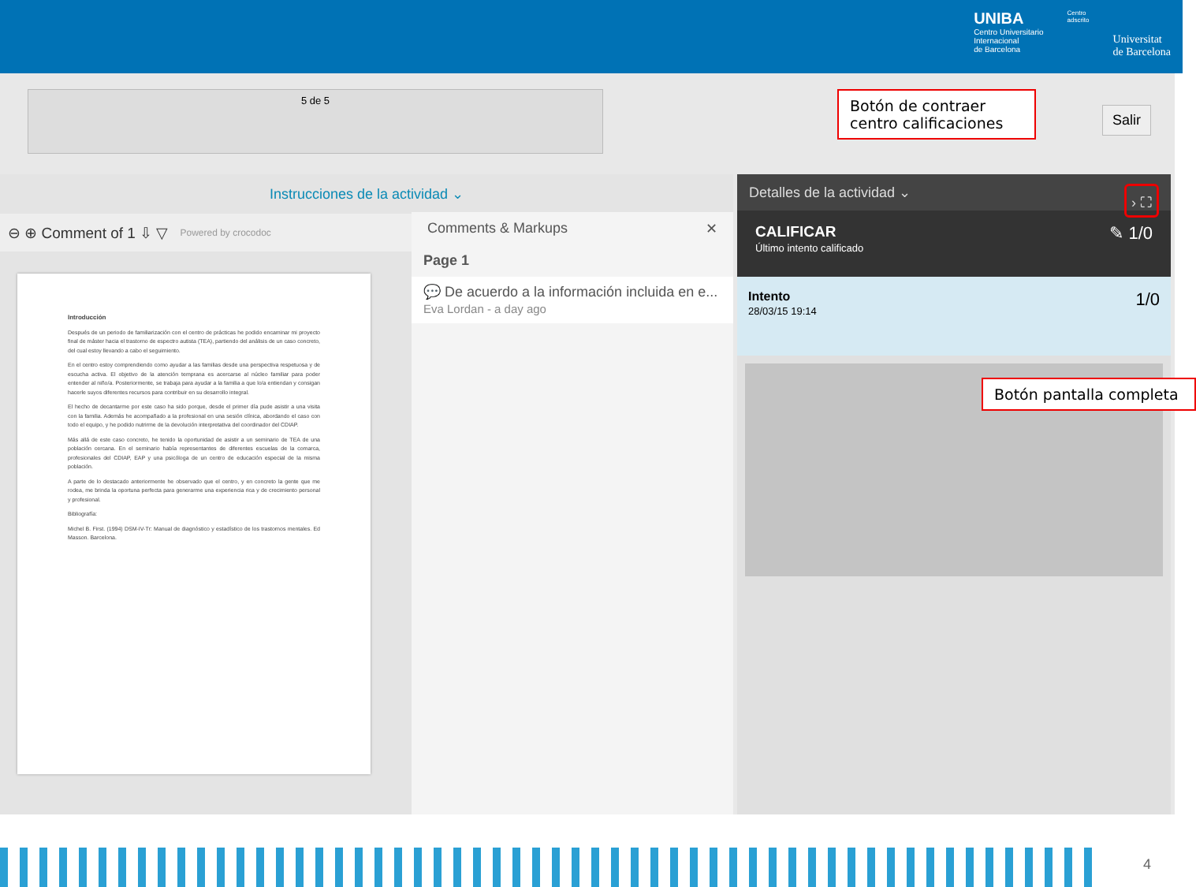UNIBA
Centro Universitario
Internacional
de Barcelona
Centro
adscrito
Universitat
de Barcelona
5 de 5
Botón de contraer centro calificaciones
Salir
Instrucciones de la actividad ⌄
⊖ ⊕ Comment of 1 ⇩ ▽ Powered by crocodoc
Introducción
Después de un periodo de familiarización con el centro de prácticas he podido encaminar mi proyecto final de máster hacia el trastorno de espectro autista (TEA), partiendo del análisis de un caso concreto, del cual estoy llevando a cabo el seguimiento.
En el centro estoy comprendiendo como ayudar a las familias desde una perspectiva respetuosa y de escucha activa. El objetivo de la atención temprana es acercarse al núcleo familiar para poder entender al niño/a. Posteriormente, se trabaja para ayudar a la familia a que lo/a entiendan y consigan hacerle suyos diferentes recursos para contribuir en su desarrollo integral.
El hecho de decantarme por este caso ha sido porque, desde el primer día pude asistir a una visita con la familia. Además he acompañado a la profesional en una sesión clínica, abordando el caso con todo el equipo, y he podido nutrirme de la devolución interpretativa del coordinador del CDIAP.
Más allá de este caso concreto, he tenido la oportunidad de asistir a un seminario de TEA de una población cercana. En el seminario había representantes de diferentes escuelas de la comarca, profesionales del CDIAP, EAP y una psicóloga de un centro de educación especial de la misma población.
A parte de lo destacado anteriormente he observado que el centro, y en concreto la gente que me rodea, me brinda la oportuna perfecta para generarme una experiencia rica y de crecimiento personal y profesional.
Bibliografía:
Michel B. First. (1994) DSM-IV-Tr: Manual de diagnóstico y estadístico de los trastornos mentales. Ed Masson. Barcelona.
Comments & Markups ✕
Page 1
💬 De acuerdo a la información incluida en e...
Eva Lordan - a day ago
Detalles de la actividad ⌄ › ⛶
CALIFICAR ✎ 1/0
Último intento calificado
Intento 1/0
28/03/15 19:14
Botón pantalla completa
4